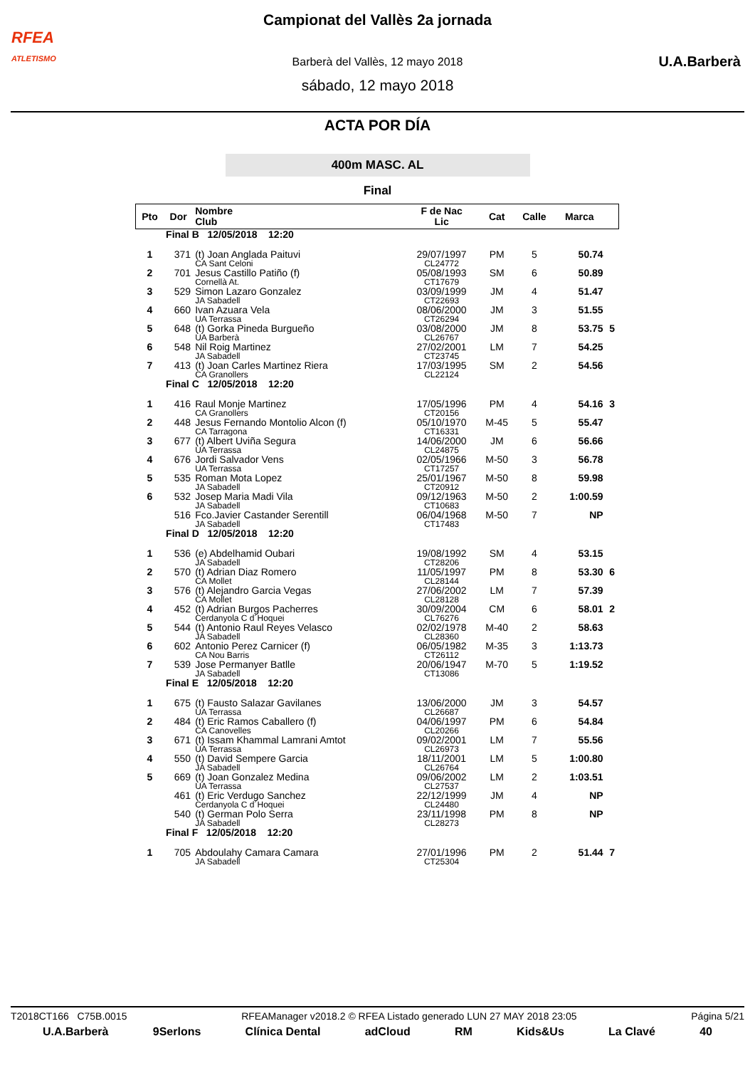RFEA
ATLETISMO
U.A.Barberà
Campionat del Vallès 2a jornada
Barberà del Vallès, 12 mayo 2018
sábado, 12 mayo 2018
ACTA POR DÍA
400m MASC. AL
Final
| Pto | Dor | Nombre Club | F de Nac Lic | Cat | Calle | Marca | |
| --- | --- | --- | --- | --- | --- | --- | --- |
| | Final B 12/05/2018 12:20 | | | | | | |
| 1 | 371 | (t) Joan Anglada Paituvi CA Sant Celoni | 29/07/1997 CL24772 | PM | 5 | 50.74 | |
| 2 | 701 | Jesus Castillo Patiño (f) Cornellà At. | 05/08/1993 CT17679 | SM | 6 | 50.89 | |
| 3 | 529 | Simon Lazaro Gonzalez JA Sabadell | 03/09/1999 CT22693 | JM | 4 | 51.47 | |
| 4 | 660 | Ivan Azuara Vela UA Terrassa | 08/06/2000 CT26294 | JM | 3 | 51.55 | |
| 5 | 648 | (t) Gorka Pineda Burgueño UA Barberà | 03/08/2000 CL26767 | JM | 8 | 53.75 | 5 |
| 6 | 548 | Nil Roig Martinez JA Sabadell | 27/02/2001 CT23745 | LM | 7 | 54.25 | |
| 7 | 413 | (t) Joan Carles Martinez Riera CA Granollers | 17/03/1995 CL22124 | SM | 2 | 54.56 | |
| | Final C 12/05/2018 12:20 | | | | | | |
| 1 | 416 | Raul Monje Martinez CA Granollers | 17/05/1996 CT20156 | PM | 4 | 54.16 | 3 |
| 2 | 448 | Jesus Fernando Montolio Alcon (f) CA Tarragona | 05/10/1970 CT16331 | M-45 | 5 | 55.47 | |
| 3 | 677 | (t) Albert Uviña Segura UA Terrassa | 14/06/2000 CL24875 | JM | 6 | 56.66 | |
| 4 | 676 | Jordi Salvador Vens UA Terrassa | 02/05/1966 CT17257 | M-50 | 3 | 56.78 | |
| 5 | 535 | Roman Mota Lopez JA Sabadell | 25/01/1967 CT20912 | M-50 | 8 | 59.98 | |
| 6 | 532 | Josep Maria Madi Vila JA Sabadell | 09/12/1963 CT10683 | M-50 | 2 | 1:00.59 | |
| | 516 | Fco.Javier Castander Serentill JA Sabadell | 06/04/1968 CT17483 | M-50 | 7 | NP | |
| | Final D 12/05/2018 12:20 | | | | | | |
| 1 | 536 | (e) Abdelhamid Oubari JA Sabadell | 19/08/1992 CT28206 | SM | 4 | 53.15 | |
| 2 | 570 | (t) Adrian Diaz Romero CA Mollet | 11/05/1997 CL28144 | PM | 8 | 53.30 | 6 |
| 3 | 576 | (t) Alejandro Garcia Vegas CA Mollet | 27/06/2002 CL28128 | LM | 7 | 57.39 | |
| 4 | 452 | (t) Adrian Burgos Pacherres Cerdanyola C d´Hoquei | 30/09/2004 CL76276 | CM | 6 | 58.01 | 2 |
| 5 | 544 | (t) Antonio Raul Reyes Velasco JA Sabadell | 02/02/1978 CL28360 | M-40 | 2 | 58.63 | |
| 6 | 602 | Antonio Perez Carnicer (f) CA Nou Barris | 06/05/1982 CT26112 | M-35 | 3 | 1:13.73 | |
| 7 | 539 | Jose Permanyer Batlle JA Sabadell | 20/06/1947 CT13086 | M-70 | 5 | 1:19.52 | |
| | Final E 12/05/2018 12:20 | | | | | | |
| 1 | 675 | (t) Fausto Salazar Gavilanes UA Terrassa | 13/06/2000 CL26687 | JM | 3 | 54.57 | |
| 2 | 484 | (t) Eric Ramos Caballero (f) CA Canovelles | 04/06/1997 CL20266 | PM | 6 | 54.84 | |
| 3 | 671 | (t) Issam Khammal Lamrani Amtot UA Terrassa | 09/02/2001 CL26973 | LM | 7 | 55.56 | |
| 4 | 550 | (t) David Sempere Garcia JA Sabadell | 18/11/2001 CL26764 | LM | 5 | 1:00.80 | |
| 5 | 669 | (t) Joan Gonzalez Medina UA Terrassa | 09/06/2002 CL27537 | LM | 2 | 1:03.51 | |
| | 461 | (t) Eric Verdugo Sanchez Cerdanyola C d´Hoquei | 22/12/1999 CL24480 | JM | 4 | NP | |
| | 540 | (t) German Polo Serra JA Sabadell | 23/11/1998 CL28273 | PM | 8 | NP | |
| | Final F 12/05/2018 12:20 | | | | | | |
| 1 | 705 | Abdoulahy Camara Camara JA Sabadell | 27/01/1996 CT25304 | PM | 2 | 51.44 | 7 |
T2018CT166 C75B.0015 RFEAManager v2018.2 © RFEA Listado generado LUN 27 MAY 2018 23:05 Página 5/21
U.A.Barberà 9Serlons Clínica Dental adCloud RM Kids&Us La Clavé 40